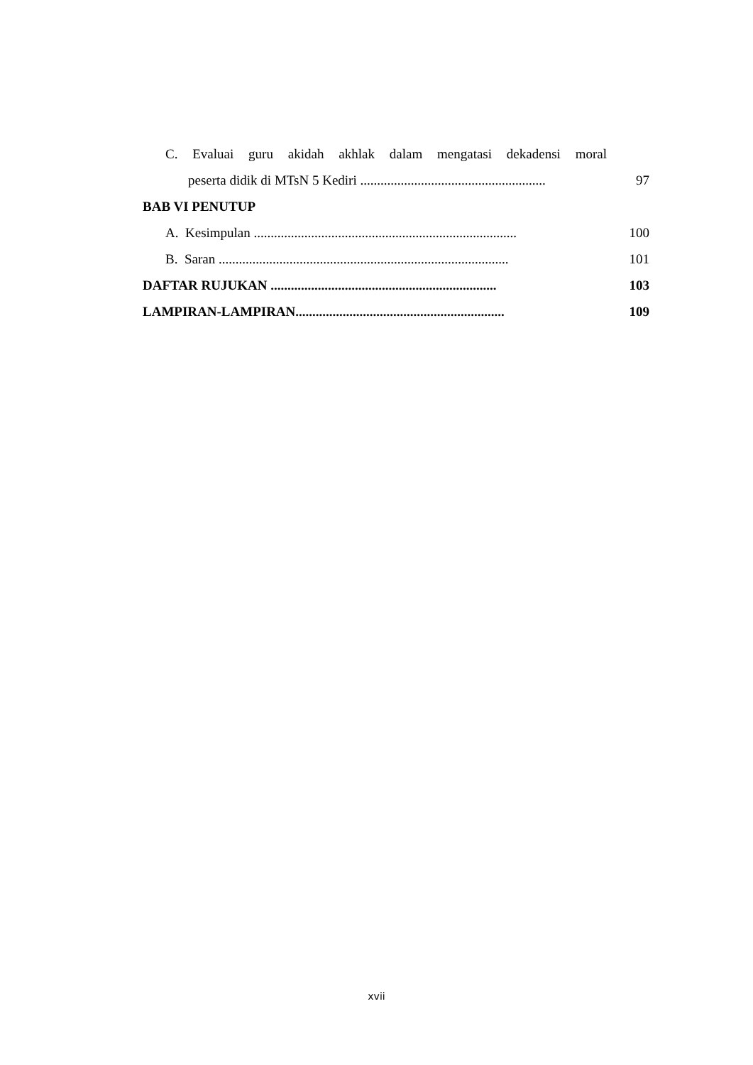C. Evaluai guru akidah akhlak dalam mengatasi dekadensi moral
peserta didik di MTsN 5 Kediri ....................................................... 97
BAB VI PENUTUP
A. Kesimpulan .............................................................................. 100
B. Saran ...................................................................................... 101
DAFTAR RUJUKAN ................................................................... 103
LAMPIRAN-LAMPIRAN.............................................................. 109
xvii